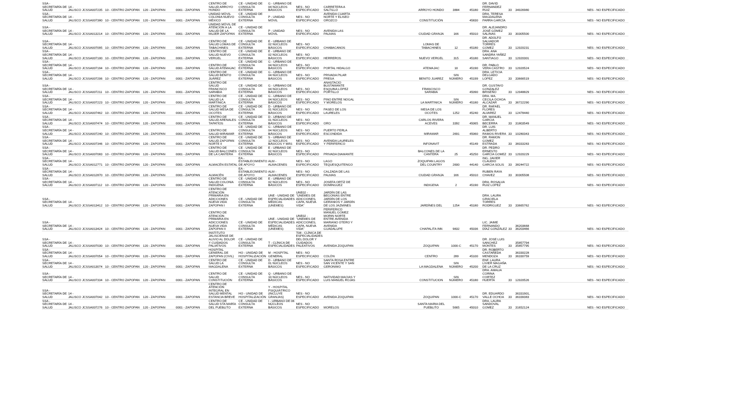| SSA - SECRETARÍA DE SALUD | 14 - JALISCO | JCSSA007235 | 10 - CENTRO ZAPOPAN | 120 - ZAPOPAN | 0001 - ZAPOPAN | CENTRO DE SALUD ARROYO HONDO | CE - UNIDAD DE CONSULTA EXTERNA | G - URBANO DE 04 NÚCLEOS BÁSICOS | NES - NO ESPECIFICADO | CARRETERA A SALTILLO | | ARROYO HONDO | 3884 | 45180 | DR. DAVID FERNANDEZ RUIZ | 33 | 34026980 | | NES - NO ESPECIFICADO |
| SSA - SECRETARÍA DE SALUD | 14 - JALISCO | JCSSA007380 | 10 - CENTRO ZAPOPAN | 120 - ZAPOPAN | 0001 - ZAPOPAN | UNIDAD MÓVIL COLONIA NUEVO MÉXICO | CE - UNIDAD DE CONSULTA EXTERNA | P - UNIDAD MÓVIL | NES - NO ESPECIFICADO | AVENIDA CUARTA NORTE Y ELISEO OROZCO | | CONSTITUCIÓN | | 45830 | DRA. TERESA MAGDALENA PARRA GARCÍA | | | | NES - NO ESPECIFICADO |
| SSA - SECRETARÍA DE SALUD | 14 - JALISCO | JCSSA013214 | 10 - CENTRO ZAPOPAN | 120 - ZAPOPAN | 0001 - ZAPOPAN | UNIDAD MÓVIL DE ATENCIÓN A LA SALUD DE LA MUJER ZAPOPAN | CE - UNIDAD DE CONSULTA EXTERNA | P - UNIDAD MÓVIL | NES - NO ESPECIFICADO | AVENIDA LAS PALMAS | | CIUDAD GRANJA | 166 | 45010 | DR. ALEJANDRO JOSÉ GÓMEZ SALINAS | 33 | 30305500 | | NES - NO ESPECIFICADO |
| SSA - SECRETARÍA DE SALUD | 14 - JALISCO | JCSSA007095 | 10 - CENTRO ZAPOPAN | 120 - ZAPOPAN | 0001 - ZAPOPAN | CENTRO DE SALUD LOMAS DE TABACHINES | CE - UNIDAD DE CONSULTA EXTERNA | E - URBANO DE 02 NÚCLEOS BÁSICOS | NES - NO ESPECIFICADO | CHABACANOS | | LOMAS DE TABACHINES | 12 | 45180 | DR. ADOLFO SALVADOR TORRES GOMEZ | 33 | 12020231 | | NES - NO ESPECIFICADO |
| SSA - SECRETARÍA DE SALUD | 14 - JALISCO | JCSSA007100 | 10 - CENTRO ZAPOPAN | 120 - ZAPOPAN | 0001 - ZAPOPAN | CENTRO DE SALUD NUEVO VERGEL | CE - UNIDAD DE CONSULTA EXTERNA | E - URBANO DE 02 NÚCLEOS BÁSICOS | NES - NO ESPECIFICADO | HERREROS | | NUEVO VERGEL | 315 | 45180 | DRA. ANA SANDRA YAÑEZ SANTIAGO | 33 | 12020301 | | NES - NO ESPECIFICADO |
| SSA - SECRETARÍA DE SALUD | 14 - JALISCO | JCSSA007194 | 10 - CENTRO ZAPOPAN | 120 - ZAPOPAN | 0001 - ZAPOPAN | CENTRO DE SALUD ATEMAJAC | CE - UNIDAD DE CONSULTA EXTERNA | G - URBANO DE 04 NÚCLEOS BÁSICOS | NES - NO ESPECIFICADO | PORTAL HIDALGO | | ATEMAJAC | 10 | 45190 | DR. PABLO VERA CASTRO | 33 | 12020524 | | NES - NO ESPECIFICADO |
| SSA - SECRETARÍA DE SALUD | 14 - JALISCO | JCSSA007206 | 10 - CENTRO ZAPOPAN | 120 - ZAPOPAN | 0001 - ZAPOPAN | CENTRO DE SALUD BENITO JUÁREZ | CE - UNIDAD DE CONSULTA EXTERNA | G - URBANO DE 04 NÚCLEOS BÁSICOS | NES - NO ESPECIFICADO | PRIVADA PILAR PRESA | | BENITO JUAREZ | SIN NÚMERO | 45199 | DRA. LETICIA DELGADO LOPEZ | 33 | 33666519 | | NES - NO ESPECIFICADO |
| SSA - SECRETARÍA DE SALUD | 14 - JALISCO | JCSSA007211 | 10 - CENTRO ZAPOPAN | 120 - ZAPOPAN | 0001 - ZAPOPAN | CENTRO DE SALUD FRANCISCO SARABIA | CE - UNIDAD DE CONSULTA EXTERNA | G - URBANO DE 04 NÚCLEOS BÁSICOS | NES - NO ESPECIFICADO | ANASTACIO BUSTAMANTE ESQUINA LÓPEZ PORTILLO | | FRANCISCO SARABIA | | 45090 | DR. GUSTAVO GONZALEZ BRISEÑO | 33 | 12048829 | | NES - NO ESPECIFICADO |
| SSA - SECRETARÍA DE SALUD | 14 - JALISCO | JCSSA007223 | 10 - CENTRO ZAPOPAN | 120 - ZAPOPAN | 0001 - ZAPOPAN | CENTRO DE SALUD LA MARTINICA | CE - UNIDAD DE CONSULTA EXTERNA | G - URBANO DE 04 NÚCLEOS BÁSICOS | NES - NO ESPECIFICADO | PINO ENTRE NOGAL Y MORELOS | | LA MARTINICA | SIN NÚMERO | 45180 | DRA. MA. CECILA OCHOA ALCAZAR | 33 | 36722290 | | NES - NO ESPECIFICADO |
| SSA - SECRETARÍA DE SALUD | 14 - JALISCO | JCSSA007462 | 10 - CENTRO ZAPOPAN | 120 - ZAPOPAN | 0001 - ZAPOPAN | CENTRO DE SALUD MESA DE OCOTES | CE - UNIDAD DE CONSULTA EXTERNA | D - URBANO DE 01 NÚCLEOS BÁSICOS | NES - NO ESPECIFICADO | PASEO DE LOS LAURELES | | MESA DE LOS OCOTES | 1252 | 45240 | DR. RAFAEL FLORES ALVAREZ | 33 | 12478440 | | NES - NO ESPECIFICADO |
| SSA - SECRETARÍA DE SALUD | 14 - JALISCO | JCSSA007474 | 10 - CENTRO ZAPOPAN | 120 - ZAPOPAN | 0001 - ZAPOPAN | CENTRO DE SALUD ARENALES TAPATÍOS | CE - UNIDAD DE CONSULTA EXTERNA | D - URBANO DE 01 NÚCLEOS BÁSICOS | NES - NO ESPECIFICADO | ORO | | CARLOS RIVERA ACEVES | 3392 | 45065 | DR. MANUEL GARCIA BECERRA | 33 | 31803549 | | NES - NO ESPECIFICADO |
| SSA - SECRETARÍA DE SALUD | 14 - JALISCO | JCSSA007240 | 10 - CENTRO ZAPOPAN | 120 - ZAPOPAN | 0001 - ZAPOPAN | CENTRO DE SALUD MIRAMAR | CE - UNIDAD DE CONSULTA EXTERNA | G - URBANO DE 04 NÚCLEOS BÁSICOS | NES - NO ESPECIFICADO | PUERTO PERLA ESCONDIDA | | MIRAMAR | 2691 | 45060 | DR. LUIS ALBERTO RAMOS RIVERA | 33 | 10280343 | | NES - NO ESPECIFICADO |
| SSA - SECRETARÍA DE SALUD | 14 - JALISCO | JCSSA007346 | 10 - CENTRO ZAPOPAN | 120 - ZAPOPAN | 0001 - ZAPOPAN | CENTRO DE SALUD ZAPOPAN NORTE II | CE - UNIDAD DE CONSULTA EXTERNA | S - URBANO DE 12 NÚCLEOS BÁSICOS Y MÁS | NES - NO ESPECIFICADO | AVENIDA LAURELES Y PERIFERICO | | INFONAVIT | | 45149 | DR. RAMON GOMEZ ESTRADA | 33 | 38333283 | | NES - NO ESPECIFICADO |
| SSA - SECRETARÍA DE SALUD | 14 - JALISCO | JCSSA007083 | 10 - CENTRO ZAPOPAN | 120 - ZAPOPAN | 0001 - ZAPOPAN | CENTRO DE SALUD BALCONES DE LA CANTERA | CE - UNIDAD DE CONSULTA EXTERNA | E - URBANO DE 02 NÚCLEOS BÁSICOS | NES - NO ESPECIFICADO | PRIVADA DIAMANTE | | BALCONES DE LA CANTERA | 25 | 45250 | DR. PEDRO ERNESTO GARCIA GOMEZ | 33 | 12020229 | | NES - NO ESPECIFICADO |
| SSA - SECRETARÍA DE SALUD | 14 - JALISCO | JCSSA012771 | 10 - CENTRO ZAPOPAN | 120 - ZAPOPAN | 0001 - ZAPOPAN | ALMACÉN ESTATAL | EA - ESTABLECIMIENTO DE APOYO | ALM - ALMACENES | NES - NO ESPECIFICADO | LAGO TEQUESQUITENGO | | ZOQUIPAN LAGOS DEL COUNTRY | 2600 | 44140 | ING. JAVIER CLAUDIO GARCIA SOLIS | 33 | 38244722 | | NES - NO ESPECIFICADO |
| SSA - SECRETARÍA DE SALUD | 14 - JALISCO | JCSSA012870 | 10 - CENTRO ZAPOPAN | 120 - ZAPOPAN | 0001 - ZAPOPAN | ALMACÉN | EA - ESTABLECIMIENTO DE APOYO | ALM - ALMACENES | NES - NO ESPECIFICADO | CALZADA DE LAS PALMAS | | CIUDAD GRANJA | 166 | 45010 | RUBEN RAYA CHAVEZ | 33 | 30305508 | | NES - NO ESPECIFICADO |
| SSA - SECRETARÍA DE SALUD | 14 - JALISCO | JCSSA007112 | 10 - CENTRO ZAPOPAN | 120 - ZAPOPAN | 0001 - ZAPOPAN | CENTRO DE SALUD COLONIA INDIGENA | CE - UNIDAD DE CONSULTA EXTERNA | E - URBANO DE 02 NÚCLEOS BÁSICOS | NES - NO ESPECIFICADO | JOSEFA ORTÍZ DE DOMINGUEZ | | INDIGENA | 2 | 45190 | DRA. ROSALVA RUIZ LOPEZ | | | | NES - NO ESPECIFICADO |
| SSA - SECRETARÍA DE SALUD | 14 - JALISCO | JCSSA013412 | 10 - CENTRO ZAPOPAN | 120 - ZAPOPAN | 0001 - ZAPOPAN | CENTRO DE ATENCIÓN PRIMARIA EN ADICCIONES NUEVA VIDA ZAPOPAN I | CE - UNIDAD DE CONSULTA EXTERNA | UNE - UNIDAD DE ESPECIALIDADES MÉDICAS (UNEMES) | UNE02 - "UNEMES DE ADICCIONES, CAPA, NUEVA VIDA" | JARDÍN DE LAS BEGONIAS ENTRE JARDÍN DE LOS GERANIOS Y JARDÍN DE LOS JAZMINES | | JARDÍNES DEL | 1254 | 45180 | DRA. LAURA GRACIELA TORRES RODRIGUEZ | 33 | 33665762 | | NES - NO ESPECIFICADO |
| SSA - SECRETARÍA DE SALUD | 14 - JALISCO | JCSSA013424 | 10 - CENTRO ZAPOPAN | 120 - ZAPOPAN | 0001 - ZAPOPAN | CENTRO DE ATENCIÓN PRIMARIA EN ADICCIONES NUEVA VIDA ZAPOPAN II | CE - UNIDAD DE CONSULTA EXTERNA | UNE - UNIDAD DE ESPECIALIDADES MÉDICAS (UNEMES) | UNE02 - "UNEMES DE ADICCIONES, CAPA, NUEVA VIDA" | PERIFERICO MANUEL GOMEZ MORIN NORTE ENTRE AVENIDA MARIANO OTERO Y AVENIDA GUADALUPE | | CHAPALITA INN | 9832 | 45036 | LIC. JAIME FERNANDO DÍAZ GONZÁLEZ | 33 | 36203668 36203466 | | NES - NO ESPECIFICADO |
| SSA - SECRETARÍA DE SALUD | 14 - JALISCO | JCSSA007030 | 10 - CENTRO ZAPOPAN | 120 - ZAPOPAN | 0001 - ZAPOPAN | INSTITUTO JALISCIENSE DE ALIVIO AL DOLOR Y CUIDADOS PALIATIVOS | CE - UNIDAD DE CONSULTA EXTERNA | T - CLÍNICA DE ESPECIALIDADES | T08 - CLÍNICA DE ESPECIALIDADES DEL DOLOR Y CUIDADOS PALEATIVOS | AVENIDA ZOQUIPAN | | ZOQUIPAN | 1000-C | 45170 | DR. JOSE LUIS SANCHEZ MONTES | 33 | 35857794 35857795 | | NES - NO ESPECIFICADO |
| SSA - SECRETARÍA DE SALUD | 14 - JALISCO | JCSSA007054 | 10 - CENTRO ZAPOPAN | 120 - ZAPOPAN | 0001 - ZAPOPAN | HOSPITAL GENERAL DE ZAPOPAN (CIVIL) | HO - UNIDAD DE HOSPITALIZACIÓN | M - HOSPITAL GENERAL | NES - NO ESPECIFICADO | COLÓN | | CENTRO | 289 | 45100 | DR. ROBERTO CASTAÑEDA MENDOZA | 33 | 36330228 36330759 | | NES - NO ESPECIFICADO |
| SSA - SECRETARÍA DE SALUD | 14 - JALISCO | JCSSA013074 | 10 - CENTRO ZAPOPAN | 120 - ZAPOPAN | 0001 - ZAPOPAN | CENTRO DE SALUD LA MAGDALENA | CE - UNIDAD DE CONSULTA EXTERNA | D - URBANO DE 01 NÚCLEOS BÁSICOS | NES - NO ESPECIFICADO | SANTA ROSA ENTRE SAN VICENTE Y SAN GERONIMO | | LA MAGDALENA | SIN NÚMERO | 45200 | ENF. LAURA LIVIER MAGAÑA DE LA CRUZ | | | | NES - NO ESPECIFICADO |
| SSA - SECRETARÍA DE SALUD | 14 - JALISCO | JCSSA007334 | 10 - CENTRO ZAPOPAN | 120 - ZAPOPAN | 0001 - ZAPOPAN | CENTRO DE SALUD CONSTITUCIÓN | CE - UNIDAD DE CONSULTA EXTERNA | Q - URBANO DE 10 NÚCLEOS BÁSICOS | NES - NO ESPECIFICADO | NATIVIDAD MACIAS Y LUIS MANUEL ROJAS | | CONSTITUCION | SIN NÚMERO | 45180 | DRA. AMALIA CORINA CORTEZ HUERTA | 33 | 12020526 | | NES - NO ESPECIFICADO |
| SSA - SECRETARÍA DE SALUD | 14 - JALISCO | JCSSA007042 | 10 - CENTRO ZAPOPAN | 120 - ZAPOPAN | 0001 - ZAPOPAN | CENTRO DE ATENCIÓN INTEGRAL EN SALUD MENTAL ESTANCIA BREVE | HO - UNIDAD DE HOSPITALIZACIÓN | Y - HOSPITAL PSIQUIÁTRICO (INCLUYE GRANJAS) | NES - NO ESPECIFICADO | AVENIDA ZOQUIPAN | | ZOQUIPAN | 1000-C | 45170 | DR. EDUARDO VALLE OCHOA | 33 | 36331901, 36339383 | | NES - NO ESPECIFICADO |
| SSA - SECRETARÍA DE SALUD | 14 - JALISCO | JCSSA007276 | 10 - CENTRO ZAPOPAN | 120 - ZAPOPAN | 0001 - ZAPOPAN | CENTRO DE SALUD STA MARÍA DEL PUEBLITO | CE - UNIDAD DE CONSULTA EXTERNA | I - URBANO DE 06 NÚCLEOS BÁSICOS | NES - NO ESPECIFICADO | MORELOS | | SANTA MARIA DEL PUEBLITO | 5665 | 45010 | DRA. LAURA SANDOVAL GOMEZ | 33 | 31652124 | | NES - NO ESPECIFICADO |